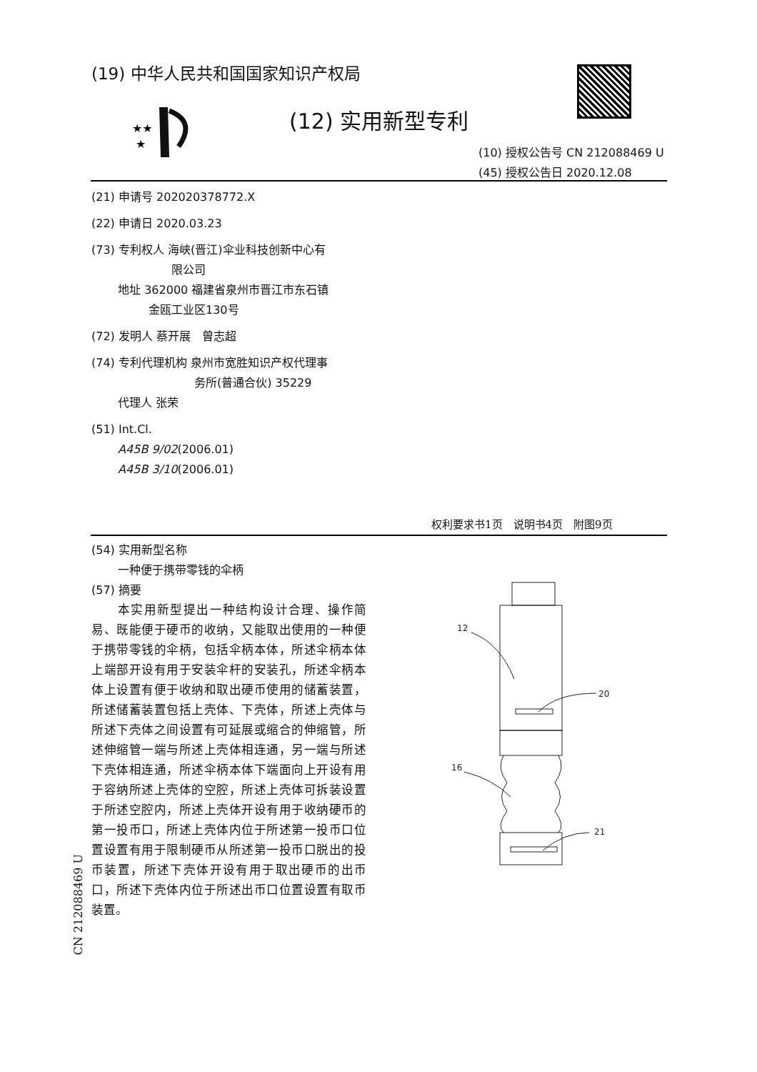(19) 中华人民共和国国家知识产权局
★★
★
(12) 实用新型专利
(10) 授权公告号 CN 212088469 U
(45) 授权公告日 2020.12.08
(21) 申请号 202020378772.X
(22) 申请日 2020.03.23
(73) 专利权人 海峡(晋江)伞业科技创新中心有
　　　　　　　限公司
　　 地址 362000 福建省泉州市晋江市东石镇
　　　　　金瓯工业区130号
(72) 发明人 蔡开展　曾志超
(74) 专利代理机构 泉州市宽胜知识产权代理事
　　　　　　　　　务所(普通合伙) 35229
　　 代理人 张荣
(51) Int.Cl.
　　 A45B 9/02(2006.01)
　　 A45B 3/10(2006.01)
权利要求书1页　说明书4页　附图9页
(54) 实用新型名称
　　 一种便于携带零钱的伞柄
(57) 摘要
　　本实用新型提出一种结构设计合理、操作简易、既能便于硬币的收纳，又能取出使用的一种便于携带零钱的伞柄，包括伞柄本体，所述伞柄本体上端部开设有用于安装伞杆的安装孔，所述伞柄本体上设置有便于收纳和取出硬币使用的储蓄装置，所述储蓄装置包括上壳体、下壳体，所述上壳体与所述下壳体之间设置有可延展或缩合的伸缩管，所述伸缩管一端与所述上壳体相连通，另一端与所述下壳体相连通，所述伞柄本体下端面向上开设有用于容纳所述上壳体的空腔，所述上壳体可拆装设置于所述空腔内，所述上壳体开设有用于收纳硬币的第一投币口，所述上壳体内位于所述第一投币口位置设置有用于限制硬币从所述第一投币口脱出的投币装置，所述下壳体开设有用于取出硬币的出币口，所述下壳体内位于所述出币口位置设置有取币装置。
CN 212088469 U
12
20
16
21